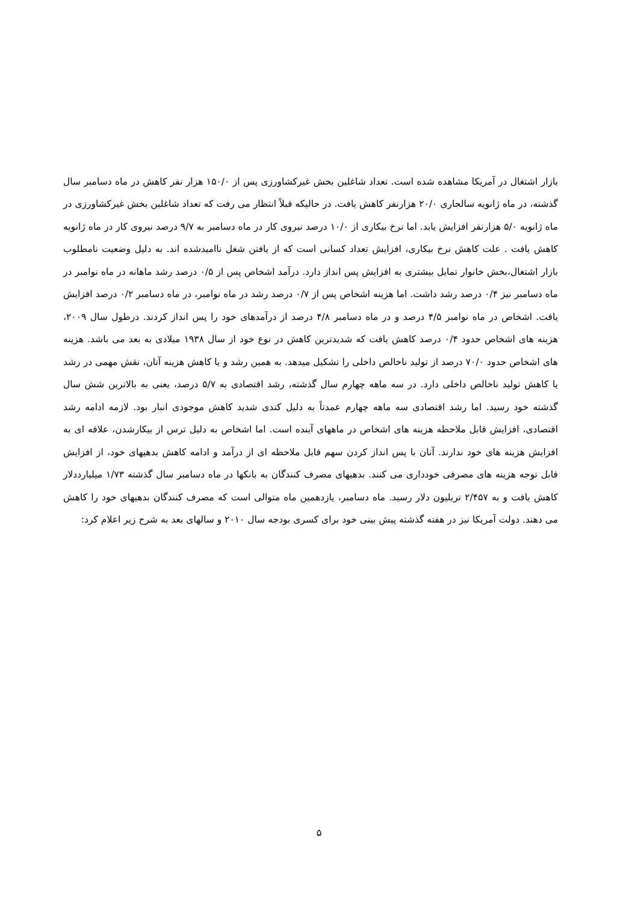بازار اشتغال در آمریکا مشاهده شده است. تعداد شاغلین بخش غیرکشاورزی پس از ۱۵۰/۰ هزار نفر کاهش در ماه دسامبر سال گذشته، در ماه ژانویه سالجاری ۲۰/۰ هزارنفر کاهش یافت. در حالیکه قبلاً انتظار می رفت که تعداد شاغلین بخش غیرکشاورزی در ماه ژانویه ۵/۰ هزارنفر افزایش یابد. اما نرخ بیکاری از ۱۰/۰ درصد نیروی کار در ماه دسامبر به ۹/۷ درصد نیروی کار در ماه ژانویه کاهش یافت . علت کاهش نرخ بیکاری، افزایش تعداد کسانی است که از یافتن شغل ناامیدشده اند. به دلیل وضعیت نامطلوب بازار اشتغال،بخش خانوار تمایل بیشتری به افزایش پس انداز دارد. درآمد اشخاص پس از ۰/۵ درصد رشد ماهانه در ماه نوامبر در ماه دسامبر نیز ۰/۴ درصد رشد داشت. اما هزینه اشخاص پس از ۰/۷ درصد رشد در ماه نوامبر، در ماه دسامبر ۰/۲ درصد افزایش یافت. اشخاص در ماه نوامبر ۴/۵ درصد و در ماه دسامبر ۴/۸ درصد از درآمدهای خود را پس انداز کردند. درطول سال ۲۰۰۹، هزینه های اشخاص حدود ۰/۴ درصد کاهش یافت که شدیدترین کاهش در نوع خود از سال ۱۹۳۸ میلادی به بعد می باشد. هزینه های اشخاص حدود ۷۰/۰ درصد از تولید ناخالص داخلی را تشکیل میدهد. به همین رشد و یا کاهش هزینه آنان، نقش مهمی در رشد یا کاهش تولید ناخالص داخلی دارد. در سه ماهه چهارم سال گذشته، رشد اقتصادی به ۵/۷ درصد، یعنی به بالاترین شش سال گذشته خود رسید. اما رشد اقتصادی سه ماهه چهارم عمدتاً به دلیل کندی شدید کاهش موجودی انبار بود. لازمه ادامه رشد اقتصادی، افزایش قابل ملاحظه هزینه های اشخاص در ماههای آینده است. اما اشخاص به دلیل ترس از بیکارشدن، علاقه ای به افزایش هزینه های خود ندارند. آنان با پس انداز کردن سهم قابل ملاحظه ای از درآمد و ادامه کاهش بدهیهای خود، از افزایش قابل توجه هزینه های مصرفی خودداری می کنند. بدهیهای مصرف کنندگان به بانکها در ماه دسامبر سال گذشته ۱/۷۳ میلیارددلار کاهش یافت و به ۲/۴۵۷ تریلیون دلار رسید. ماه دسامبر، یازدهمین ماه متوالی است که مصرف کنندگان بدهیهای خود را کاهش می دهند. دولت آمریکا نیز در هفته گذشته پیش بینی خود برای کسری بودجه سال ۲۰۱۰ و سالهای بعد به شرح زیر اعلام کرد:
۵